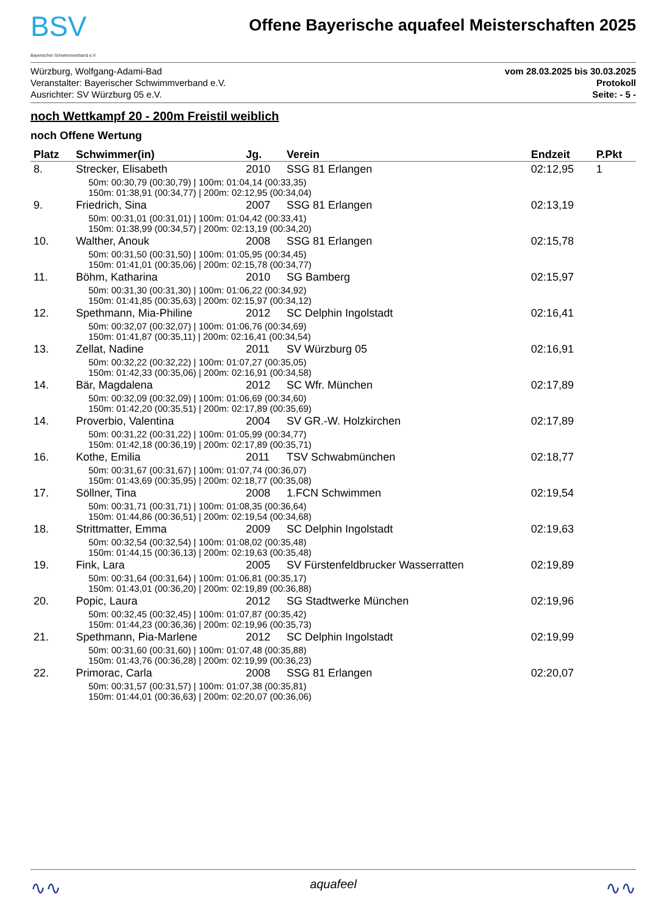BSV
Bayerischer Schwimmverband e.V.
Offene Bayerische aquafeel Meisterschaften 2025
Würzburg, Wolfgang-Adami-Bad
Veranstalter: Bayerischer Schwimmverband e.V.
Ausrichter: SV Würzburg 05 e.V.
vom 28.03.2025 bis 30.03.2025
Protokoll
Seite: - 5 -
noch Wettkampf 20 - 200m Freistil weiblich
noch Offene Wertung
| Platz | Schwimmer(in) | Jg. | Verein | Endzeit | P.Pkt |
| --- | --- | --- | --- | --- | --- |
| 8. | Strecker, Elisabeth | 2010 | SSG 81 Erlangen | 02:12,95 | 1 |
| 50m: 00:30,79 (00:30,79) / 100m: 01:04,14 (00:33,35) 150m: 01:38,91 (00:34,77) / 200m: 02:12,95 (00:34,04) | | | | | |
| 9. | Friedrich, Sina | 2007 | SSG 81 Erlangen | 02:13,19 | |
| 50m: 00:31,01 (00:31,01) / 100m: 01:04,42 (00:33,41) 150m: 01:38,99 (00:34,57) / 200m: 02:13,19 (00:34,20) | | | | | |
| 10. | Walther, Anouk | 2008 | SSG 81 Erlangen | 02:15,78 | |
| 50m: 00:31,50 (00:31,50) / 100m: 01:05,95 (00:34,45) 150m: 01:41,01 (00:35,06) / 200m: 02:15,78 (00:34,77) | | | | | |
| 11. | Böhm, Katharina | 2010 | SG Bamberg | 02:15,97 | |
| 50m: 00:31,30 (00:31,30) / 100m: 01:06,22 (00:34,92) 150m: 01:41,85 (00:35,63) / 200m: 02:15,97 (00:34,12) | | | | | |
| 12. | Spethmann, Mia-Philine | 2012 | SC Delphin Ingolstadt | 02:16,41 | |
| 50m: 00:32,07 (00:32,07) / 100m: 01:06,76 (00:34,69) 150m: 01:41,87 (00:35,11) / 200m: 02:16,41 (00:34,54) | | | | | |
| 13. | Zellat, Nadine | 2011 | SV Würzburg 05 | 02:16,91 | |
| 50m: 00:32,22 (00:32,22) / 100m: 01:07,27 (00:35,05) 150m: 01:42,33 (00:35,06) / 200m: 02:16,91 (00:34,58) | | | | | |
| 14. | Bär, Magdalena | 2012 | SC Wfr. München | 02:17,89 | |
| 50m: 00:32,09 (00:32,09) / 100m: 01:06,69 (00:34,60) 150m: 01:42,20 (00:35,51) / 200m: 02:17,89 (00:35,69) | | | | | |
| 14. | Proverbio, Valentina | 2004 | SV GR.-W. Holzkirchen | 02:17,89 | |
| 50m: 00:31,22 (00:31,22) / 100m: 01:05,99 (00:34,77) 150m: 01:42,18 (00:36,19) / 200m: 02:17,89 (00:35,71) | | | | | |
| 16. | Kothe, Emilia | 2011 | TSV Schwabmünchen | 02:18,77 | |
| 50m: 00:31,67 (00:31,67) / 100m: 01:07,74 (00:36,07) 150m: 01:43,69 (00:35,95) / 200m: 02:18,77 (00:35,08) | | | | | |
| 17. | Söllner, Tina | 2008 | 1.FCN Schwimmen | 02:19,54 | |
| 50m: 00:31,71 (00:31,71) / 100m: 01:08,35 (00:36,64) 150m: 01:44,86 (00:36,51) / 200m: 02:19,54 (00:34,68) | | | | | |
| 18. | Strittmatter, Emma | 2009 | SC Delphin Ingolstadt | 02:19,63 | |
| 50m: 00:32,54 (00:32,54) / 100m: 01:08,02 (00:35,48) 150m: 01:44,15 (00:36,13) / 200m: 02:19,63 (00:35,48) | | | | | |
| 19. | Fink, Lara | 2005 | SV Fürstenfeldbrucker Wasserratten | 02:19,89 | |
| 50m: 00:31,64 (00:31,64) / 100m: 01:06,81 (00:35,17) 150m: 01:43,01 (00:36,20) / 200m: 02:19,89 (00:36,88) | | | | | |
| 20. | Popic, Laura | 2012 | SG Stadtwerke München | 02:19,96 | |
| 50m: 00:32,45 (00:32,45) / 100m: 01:07,87 (00:35,42) 150m: 01:44,23 (00:36,36) / 200m: 02:19,96 (00:35,73) | | | | | |
| 21. | Spethmann, Pia-Marlene | 2012 | SC Delphin Ingolstadt | 02:19,99 | |
| 50m: 00:31,60 (00:31,60) / 100m: 01:07,48 (00:35,88) 150m: 01:43,76 (00:36,28) / 200m: 02:19,99 (00:36,23) | | | | | |
| 22. | Primorac, Carla | 2008 | SSG 81 Erlangen | 02:20,07 | |
| 50m: 00:31,57 (00:31,57) / 100m: 01:07,38 (00:35,81) 150m: 01:44,01 (00:36,63) / 200m: 02:20,07 (00:36,06) | | | | | |
∿∿ aquafeel ∿∿